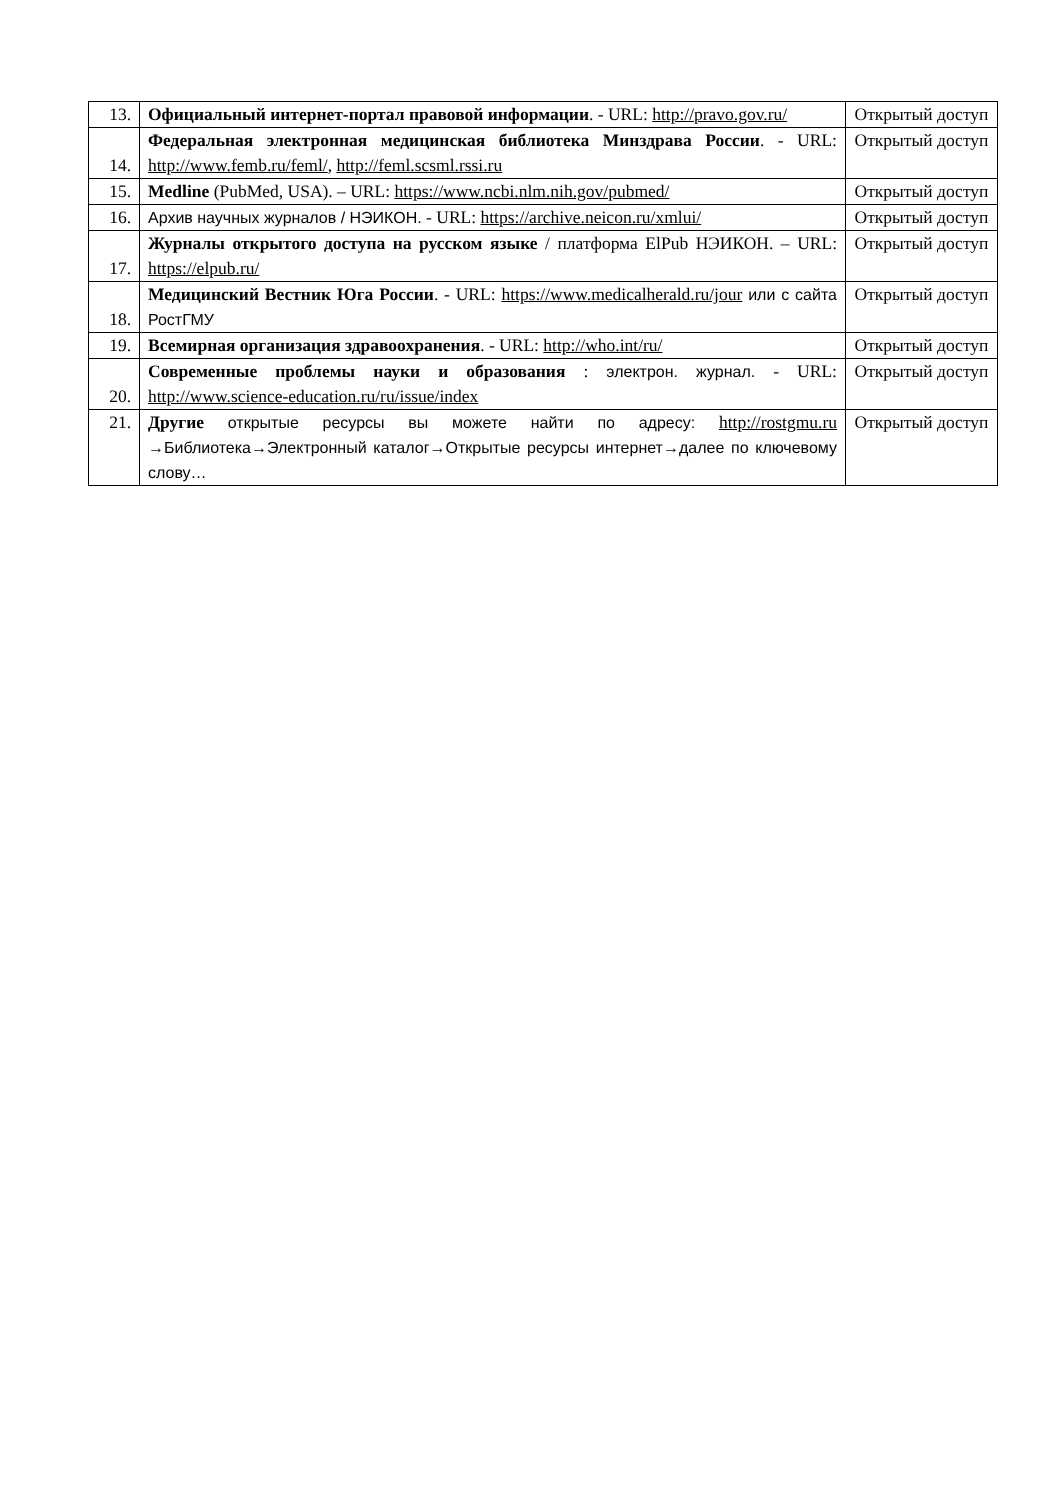| 13. | Официальный интернет-портал правовой информации . - URL: http://pravo.gov.ru/ | Открытый доступ |
| 14. | Федеральная электронная медицинская библиотека Минздрава России . - URL: http://www.femb.ru/feml/ , http://feml.scsml.rssi.ru | Открытый доступ |
| 15. | Medline (PubMed, USA). – URL: https://www.ncbi.nlm.nih.gov/pubmed/ | Открытый доступ |
| 16. | Архив научных журналов / НЭИКОН. - URL: https://archive.neicon.ru/xmlui/ | Открытый доступ |
| 17. | Журналы открытого доступа на русском языке / платформа ElPub НЭИКОН. – URL: https://elpub.ru/ | Открытый доступ |
| 18. | Медицинский Вестник Юга России . - URL: https://www.medicalherald.ru/jour или с сайта РостГМУ | Открытый доступ |
| 19. | Всемирная организация здравоохранения . - URL: http://who.int/ru/ | Открытый доступ |
| 20. | Современные проблемы науки и образования : электрон. журнал. - URL: http://www.science-education.ru/ru/issue/index | Открытый доступ |
| 21. | Другие открытые ресурсы вы можете найти по адресу: http://rostgmu.ru →Библиотека→Электронный каталог→Открытые ресурсы интернет→далее по ключевому слову… | Открытый доступ |